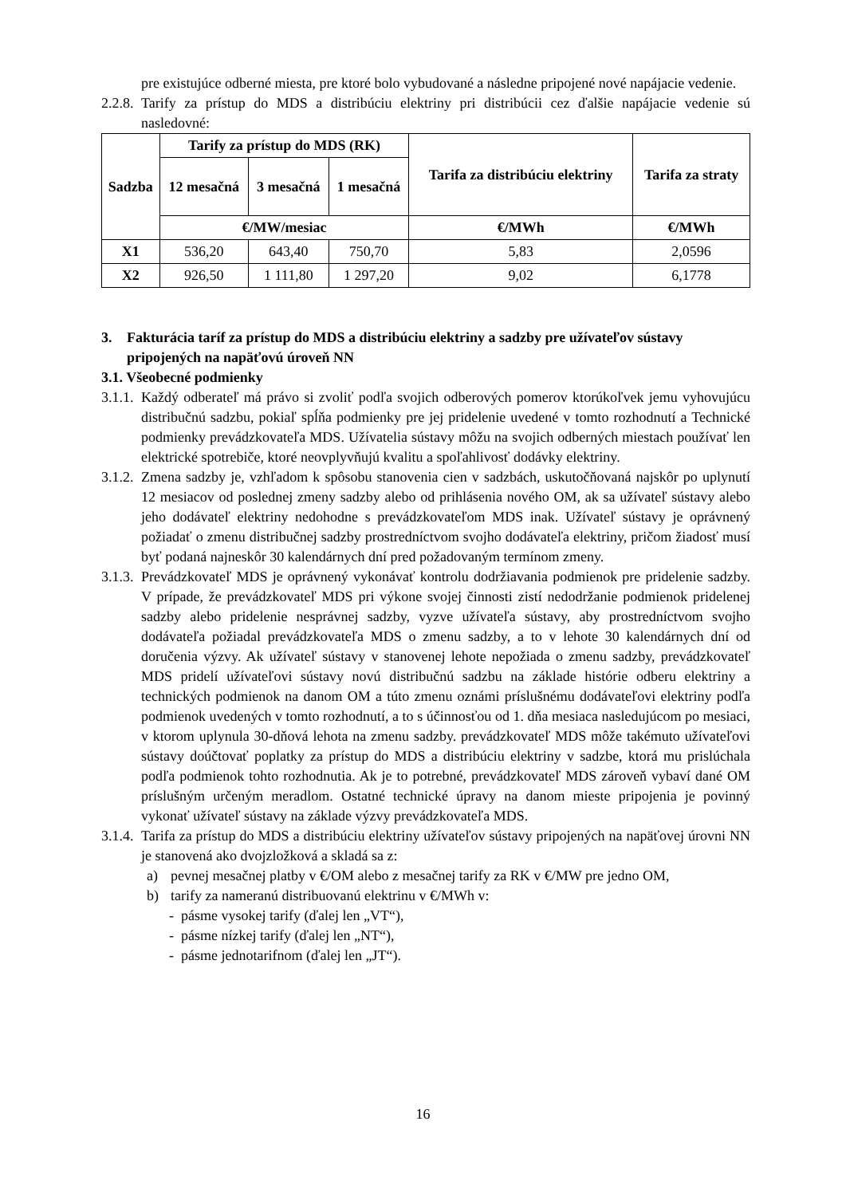pre existujúce odberné miesta, pre ktoré bolo vybudované a následne pripojené nové napájacie vedenie.
2.2.8.
Tarify za prístup do MDS a distribúciu elektriny pri distribúcii cez ďalšie napájacie vedenie sú nasledovné:
| Sadzba | Tarify za prístup do MDS (RK) | | | Tarifa za distribúciu elektriny | Tarifa za straty |
| --- | --- | --- | --- | --- | --- |
| | 12 mesačná | 3 mesačná | 1 mesačná | | |
| | €/MW/mesiac | | | €/MWh | €/MWh |
| X1 | 536,20 | 643,40 | 750,70 | 5,83 | 2,0596 |
| X2 | 926,50 | 1 111,80 | 1 297,20 | 9,02 | 6,1778 |
3. Fakturácia taríf za prístup do MDS a distribúciu elektriny a sadzby pre užívateľov sústavy pripojených na napäťovú úroveň NN
3.1. Všeobecné podmienky
3.1.1.
Každý odberateľ má právo si zvoliť podľa svojich odberových pomerov ktorúkoľvek jemu vyhovujúcu distribučnú sadzbu, pokiaľ spĺňa podmienky pre jej pridelenie uvedené v tomto rozhodnutí a Technické podmienky prevádzkovateľa MDS. Užívatelia sústavy môžu na svojich odberných miestach používať len elektrické spotrebiče, ktoré neovplyvňujú kvalitu a spoľahlivosť dodávky elektriny.
3.1.2.
Zmena sadzby je, vzhľadom k spôsobu stanovenia cien v sadzbách, uskutočňovaná najskôr po uplynutí 12 mesiacov od poslednej zmeny sadzby alebo od prihlásenia nového OM, ak sa užívateľ sústavy alebo jeho dodávateľ elektriny nedohodne s prevádzkovateľom MDS inak. Užívateľ sústavy je oprávnený požiadať o zmenu distribučnej sadzby prostredníctvom svojho dodávateľa elektriny, pričom žiadosť musí byť podaná najneskôr 30 kalendárnych dní pred požadovaným termínom zmeny.
3.1.3.
Prevádzkovateľ MDS je oprávnený vykonávať kontrolu dodržiavania podmienok pre pridelenie sadzby. V prípade, že prevádzkovateľ MDS pri výkone svojej činnosti zistí nedodržanie podmienok pridelenej sadzby alebo pridelenie nesprávnej sadzby, vyzve užívateľa sústavy, aby prostredníctvom svojho dodávateľa požiadal prevádzkovateľa MDS o zmenu sadzby, a to v lehote 30 kalendárnych dní od doručenia výzvy. Ak užívateľ sústavy v stanovenej lehote nepožiada o zmenu sadzby, prevádzkovateľ MDS pridelí užívateľovi sústavy novú distribučnú sadzbu na základe histórie odberu elektriny a technických podmienok na danom OM a túto zmenu oznámi príslušnému dodávateľovi elektriny podľa podmienok uvedených v tomto rozhodnutí, a to s účinnosťou od 1. dňa mesiaca nasledujúcom po mesiaci, v ktorom uplynula 30-dňová lehota na zmenu sadzby. prevádzkovateľ MDS môže takémuto užívateľovi sústavy doúčtovať poplatky za prístup do MDS a distribúciu elektriny v sadzbe, ktorá mu prislúchala podľa podmienok tohto rozhodnutia. Ak je to potrebné, prevádzkovateľ MDS zároveň vybaví dané OM príslušným určeným meradlom. Ostatné technické úpravy na danom mieste pripojenia je povinný vykonať užívateľ sústavy na základe výzvy prevádzkovateľa MDS.
3.1.4.
Tarifa za prístup do MDS a distribúciu elektriny užívateľov sústavy pripojených na napäťovej úrovni NN je stanovená ako dvojzložková a skladá sa z:
a) pevnej mesačnej platby v €/OM alebo z mesačnej tarify za RK v €/MW pre jedno OM,
b) tarify za nameranú distribuovanú elektrinu v €/MWh v:
- pásme vysokej tarify (ďalej len „VT“),
- pásme nízkej tarify (ďalej len „NT“),
- pásme jednotarifnom (ďalej len „JT“).
16